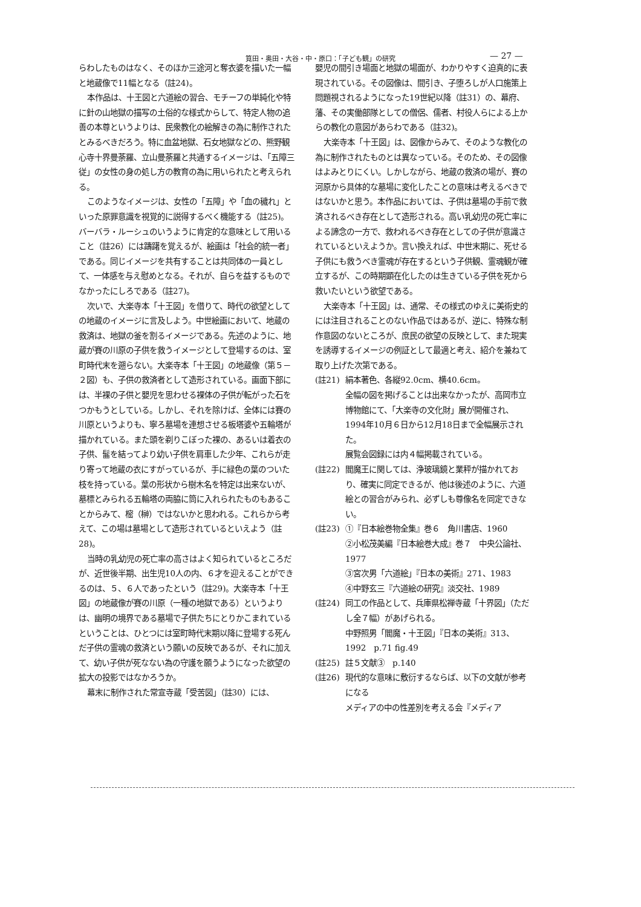筧田・奥田・大谷・中・原口：「子ども観」の研究 — 27 —
らわしたものはなく、そのほか三途河と奪衣婆を描いた一幅と地蔵像で11幅となる（註24)。
本作品は、十王図と六道絵の習合、モチーフの単純化や特に針の山地獄の描写の土俗的な様式からして、特定人物の追善の本尊というよりは、民衆教化の絵解きの為に制作されたとみるべきだろう。特に血盆地獄、石女地獄などの、熊野観心寺十界曼荼羅、立山曼荼羅と共通するイメージは、「五障三従」の女性の身の処し方の教育の為に用いられたと考えられる。
このようなイメージは、女性の「五障」や「血の穢れ」といった原罪意識を視覚的に説得するべく機能する（註25)。バーバラ・ルーシュのいうように肯定的な意味として用いること（註26）には躊躇を覚えるが、絵画は「社会的統一者」である。同じイメージを共有することは共同体の一員として、一体感を与え慰めとなる。それが、自らを益するものでなかったにしろである（註27)。
次いで、大楽寺本「十王図」を借りて、時代の欲望としての地蔵のイメージに言及しよう。中世絵画において、地蔵の救済は、地獄の釜を割るイメージである。先述のように、地蔵が賽の川原の子供を救うイメージとして登場するのは、室町時代末を遡らない。大楽寺本「十王図」の地蔵像（第５－２図）も、子供の救済者として造形されている。画面下部には、半裸の子供と嬰児を思わせる裸体の子供が転がった石をつかもうとしている。しかし、それを除けば、全体には賽の川原というよりも、寧ろ墓場を連想させる板塔婆や五輪塔が描かれている。また頭を剃りこぼった裸の、あるいは着衣の子供、髷を結ってより幼い子供を肩車した少年、これらが走り寄って地蔵の衣にすがっているが、手に緑色の葉のついた枝を持っている。葉の形状から樹木名を特定は出来ないが、墓標とみられる五輪塔の両脇に筒に入れられたものもあることからみて、樒（榊）ではないかと思われる。これらから考えて、この場は墓場として造形されているといえよう（註28)。
当時の乳幼児の死亡率の高さはよく知られているところだが、近世後半期、出生児10人の内、６才を迎えることができるのは、５、６人であったという（註29)。大楽寺本「十王図」の地蔵像が賽の川原（一種の地獄である）というよりは、幽明の境界である墓場で子供たちにとりかこまれているということは、ひとつには室町時代末期以降に登場する死んだ子供の霊魂の救済という願いの反映であるが、それに加えて、幼い子供が死なない為の守護を願うようになった欲望の拡大の投影ではなかろうか。
幕末に制作された常宣寺蔵「受苦図」（註30）には、
嬰児の間引き場面と地獄の場面が、わかりやすく迫真的に表現されている。その図像は、間引き、子堕ろしが人口施策上問題視されるようになった19世紀以降（註31）の、幕府、藩、その実働部隊としての僧侶、儒者、村役人らによる上からの教化の意図があらわである（註32)。
大楽寺本「十王図」は、図像からみて、そのような教化の為に制作されたものとは異なっている。そのため、その図像はよみとりにくい。しかしながら、地蔵の救済の場が、賽の河原から具体的な墓場に変化したことの意味は考えるべきではないかと思う。本作品においては、子供は墓場の手前で救済されるべき存在として造形される。高い乳幼児の死亡率による諦念の一方で、救われるべき存在としての子供が意識されているといえようか。言い換えれば、中世末期に、死せる子供にも救うべき霊魂が存在するという子供観、霊魂観が確立するが、この時期顕在化したのは生きている子供を死から救いたいという欲望である。
大楽寺本「十王図」は、通常、その様式のゆえに美術史的には注目されることのない作品ではあるが、逆に、特殊な制作意図のないところが、庶民の欲望の反映として、また現実を誘導するイメージの例証として最適と考え、紹介を兼ねて取り上げた次第である。
(註21) 絹本著色、各縦92.0cm、横40.6cm。
全幅の図を掲げることは出来なかったが、高岡市立博物館にて、「大楽寺の文化財」展が開催され、1994年10月６日から12月18日まで全幅展示された。
展覧会図録には内４幅掲載されている。
(註22) 閻魔王に関しては、浄玻璃鏡と業秤が描かれており、確実に同定できるが、他は後述のように、六道絵との習合がみられ、必ずしも尊像名を同定できない。
(註23) ①『日本絵巻物全集』巻６　角川書店、1960
②小松茂美編『日本絵巻大成』巻７　中央公論社、1977
③宮次男「六道絵」『日本の美術』271、1983
④中野玄三『六道絵の研究』淡交社、1989
(註24) 同工の作品として、兵庫県松禅寺蔵「十界図」（ただし全７幅）があげられる。
中野照男「閻魔・十王図」『日本の美術』313、1992　p.71 fig.49
(註25) 註５文献③　p.140
(註26) 現代的な意味に敷衍するならば、以下の文献が参考になる
メディアの中の性差別を考える会『メディア